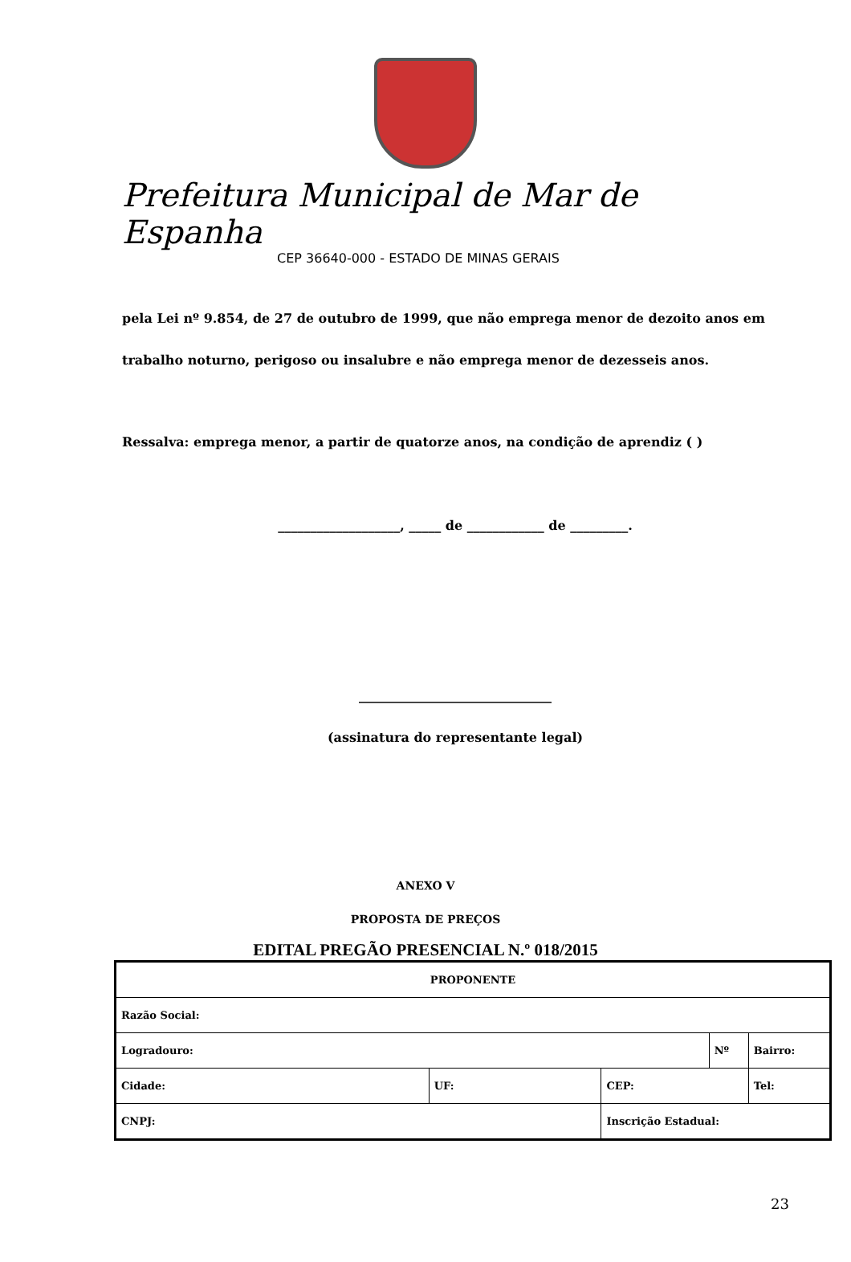Prefeitura Municipal de Mar de Espanha
CEP 36640-000 - ESTADO DE MINAS GERAIS
pela Lei nº 9.854, de 27 de outubro de 1999, que não emprega menor de dezoito anos em trabalho noturno, perigoso ou insalubre e não emprega menor de dezesseis anos.
Ressalva: emprega menor, a partir de quatorze anos, na condição de aprendiz ( )
___________________, _____ de ____________ de _________.
______________________________
(assinatura do representante legal)
ANEXO V
PROPOSTA DE PREÇOS
EDITAL PREGÃO PRESENCIAL N.º 018/2015
| PROPONENTE | | | | | |
| Razão Social: | | | | | |
| Logradouro: | | | Nº | | Bairro: |
| Cidade: | UF: | CEP: | | Tel: | |
| CNPJ: | | Inscrição Estadual: | | | |
23